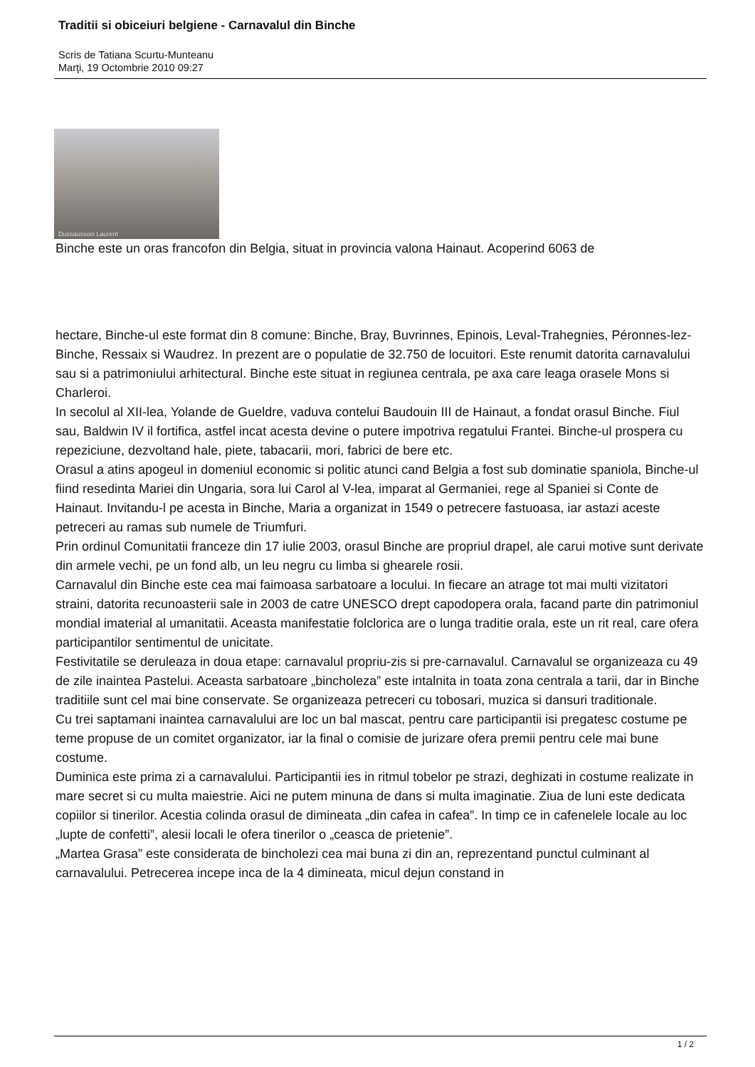Traditii si obiceiuri belgiene - Carnavalul din Binche
Scris de Tatiana Scurtu-Munteanu
Marţi, 19 Octombrie 2010 09:27
Dussaussois Laurent
Binche este un oras francofon din Belgia, situat in provincia valona Hainaut. Acoperind 6063 de
hectare, Binche-ul este format din 8 comune: Binche, Bray, Buvrinnes, Epinois, Leval-Trahegnies, Péronnes-lez-Binche, Ressaix si Waudrez. In prezent are o populatie de 32.750 de locuitori. Este renumit datorita carnavalului sau si a patrimoniului arhitectural. Binche este situat in regiunea centrala, pe axa care leaga orasele Mons si Charleroi.
In secolul al XII-lea, Yolande de Gueldre, vaduva contelui Baudouin III de Hainaut, a fondat orasul Binche. Fiul sau, Baldwin IV il fortifica, astfel incat acesta devine o putere impotriva regatului Frantei. Binche-ul prospera cu repeziciune, dezvoltand hale, piete, tabacarii, mori, fabrici de bere etc.
Orasul a atins apogeul in domeniul economic si politic atunci cand Belgia a fost sub dominatie spaniola, Binche-ul fiind resedinta Mariei din Ungaria, sora lui Carol al V-lea, imparat al Germaniei, rege al Spaniei si Conte de Hainaut. Invitandu-l pe acesta in Binche, Maria a organizat in 1549 o petrecere fastuoasa, iar astazi aceste petreceri au ramas sub numele de Triumfuri.
Prin ordinul Comunitatii franceze din 17 iulie 2003, orasul Binche are propriul drapel, ale carui motive sunt derivate din armele vechi, pe un fond alb, un leu negru cu limba si ghearele rosii.
Carnavalul din Binche este cea mai faimoasa sarbatoare a locului. In fiecare an atrage tot mai multi vizitatori straini, datorita recunoasterii sale in 2003 de catre UNESCO drept capodopera orala, facand parte din patrimoniul mondial imaterial al umanitatii. Aceasta manifestatie folclorica are o lunga traditie orala, este un rit real, care ofera participantilor sentimentul de unicitate.
Festivitatile se deruleaza in doua etape: carnavalul propriu-zis si pre-carnavalul. Carnavalul se organizeaza cu 49 de zile inaintea Pastelui. Aceasta sarbatoare „bincholeza” este intalnita in toata zona centrala a tarii, dar in Binche traditiile sunt cel mai bine conservate. Se organizeaza petreceri cu tobosari, muzica si dansuri traditionale.
Cu trei saptamani inaintea carnavalului are loc un bal mascat, pentru care participantii isi pregatesc costume pe teme propuse de un comitet organizator, iar la final o comisie de jurizare ofera premii pentru cele mai bune costume.
Duminica este prima zi a carnavalului. Participantii ies in ritmul tobelor pe strazi, deghizati in costume realizate in mare secret si cu multa maiestrie. Aici ne putem minuna de dans si multa imaginatie. Ziua de luni este dedicata copiilor si tinerilor. Acestia colinda orasul de dimineata „din cafea in cafea”. In timp ce in cafenelele locale au loc „lupte de confetti”, alesii locali le ofera tinerilor o „ceasca de prietenie”.
„Martea Grasa” este considerata de bincholezi cea mai buna zi din an, reprezentand punctul culminant al carnavalului. Petrecerea incepe inca de la 4 dimineata, micul dejun constand in
1 / 2